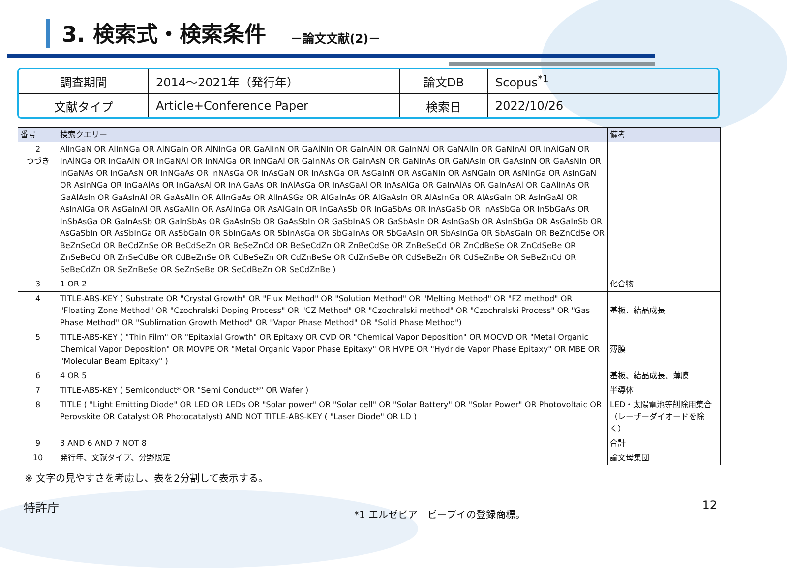3. 検索式・検索条件
－論文文献(2)－
| 調査期間 | 2014～2021年（発行年） | 論文DB | Scopus<sup>*1</sup> |
| 文献タイプ | Article+Conference Paper | 検索日 | 2022/10/26 |
| 番号 | 検索クエリー | 備考 |
| --- | --- | --- |
| 2 つづき | AlInGaN OR AlInNGa OR AlNGaIn OR AlNInGa OR GaAlInN OR GaAlNIn OR GaInAlN OR GaInNAl OR GaNAlIn OR GaNInAl OR InAlGaN OR InAlNGa OR InGaAlN OR InGaNAl OR InNAlGa OR InNGaAl OR GaInNAs OR GaInAsN OR GaNInAs OR GaNAsIn OR GaAsInN OR GaAsNIn OR InGaNAs OR InGaAsN OR InNGaAs OR InNAsGa OR InAsGaN OR InAsNGa OR AsGaInN OR AsGaNIn OR AsNGaIn OR AsNInGa OR AsInGaN OR AsInNGa OR InGaAlAs OR InGaAsAl OR InAlGaAs OR InAlAsGa OR InAsGaAl OR InAsAlGa OR GaInAlAs OR GaInAsAl OR GaAlInAs OR GaAlAsIn OR GaAsInAl OR GaAsAlIn OR AlInGaAs OR AlInASGa OR AlGaInAs OR AlGaAsIn OR AlAsInGa OR AlAsGaIn OR AsInGaAl OR AsInAlGa OR AsGaInAl OR AsGaAlIn OR AsAlInGa OR AsAlGaIn OR InGaAsSb OR InGaSbAs OR InAsGaSb OR InAsSbGa OR InSbGaAs OR InSbAsGa OR GaInAsSb OR GaInSbAs OR GaAsInSb OR GaAsSbIn OR GaSbInAS OR GaSbAsIn OR AsInGaSb OR AsInSbGa OR AsGaInSb OR AsGaSbIn OR AsSbInGa OR AsSbGaIn OR SbInGaAs OR SbInAsGa OR SbGaInAs OR SbGaAsIn OR SbAsInGa OR SbAsGaIn OR BeZnCdSe OR BeZnSeCd OR BeCdZnSe OR BeCdSeZn OR BeSeZnCd OR BeSeCdZn OR ZnBeCdSe OR ZnBeSeCd OR ZnCdBeSe OR ZnCdSeBe OR ZnSeBeCd OR ZnSeCdBe OR CdBeZnSe OR CdBeSeZn OR CdZnBeSe OR CdZnSeBe OR CdSeBeZn OR CdSeZnBe OR SeBeZnCd OR SeBeCdZn OR SeZnBeSe OR SeZnSeBe OR SeCdBeZn OR SeCdZnBe ) | |
| 3 | 1 OR 2 | 化合物 |
| 4 | TITLE-ABS-KEY ( Substrate OR "Crystal Growth" OR "Flux Method" OR "Solution Method" OR "Melting Method" OR "FZ method" OR "Floating Zone Method" OR "Czochralski Doping Process" OR "CZ Method" OR "Czochralski method" OR "Czochralski Process" OR "Gas Phase Method" OR "Sublimation Growth Method" OR "Vapor Phase Method" OR "Solid Phase Method") | 基板、結晶成長 |
| 5 | TITLE-ABS-KEY ( "Thin Film" OR "Epitaxial Growth" OR Epitaxy OR CVD OR "Chemical Vapor Deposition" OR MOCVD OR "Metal Organic Chemical Vapor Deposition" OR MOVPE OR "Metal Organic Vapor Phase Epitaxy" OR HVPE OR "Hydride Vapor Phase Epitaxy" OR MBE OR "Molecular Beam Epitaxy" ) | 薄膜 |
| 6 | 4 OR 5 | 基板、結晶成長、薄膜 |
| 7 | TITLE-ABS-KEY ( Semiconduct* OR "Semi Conduct*" OR Wafer ) | 半導体 |
| 8 | TITLE ( "Light Emitting Diode" OR LED OR LEDs OR "Solar power" OR "Solar cell" OR "Solar Battery" OR "Solar Power" OR Photovoltaic OR Perovskite OR Catalyst OR Photocatalyst) AND NOT TITLE-ABS-KEY ( "Laser Diode" OR LD ) | LED・太陽電池等削除用集合（レーザーダイオードを除く） |
| 9 | 3 AND 6 AND 7 NOT 8 | 合計 |
| 10 | 発行年、文献タイプ、分野限定 | 論文母集団 |
※ 文字の見やすさを考慮し、表を2分割して表示する。
特許庁 *1 エルゼビア　ビーブイの登録商標。 12